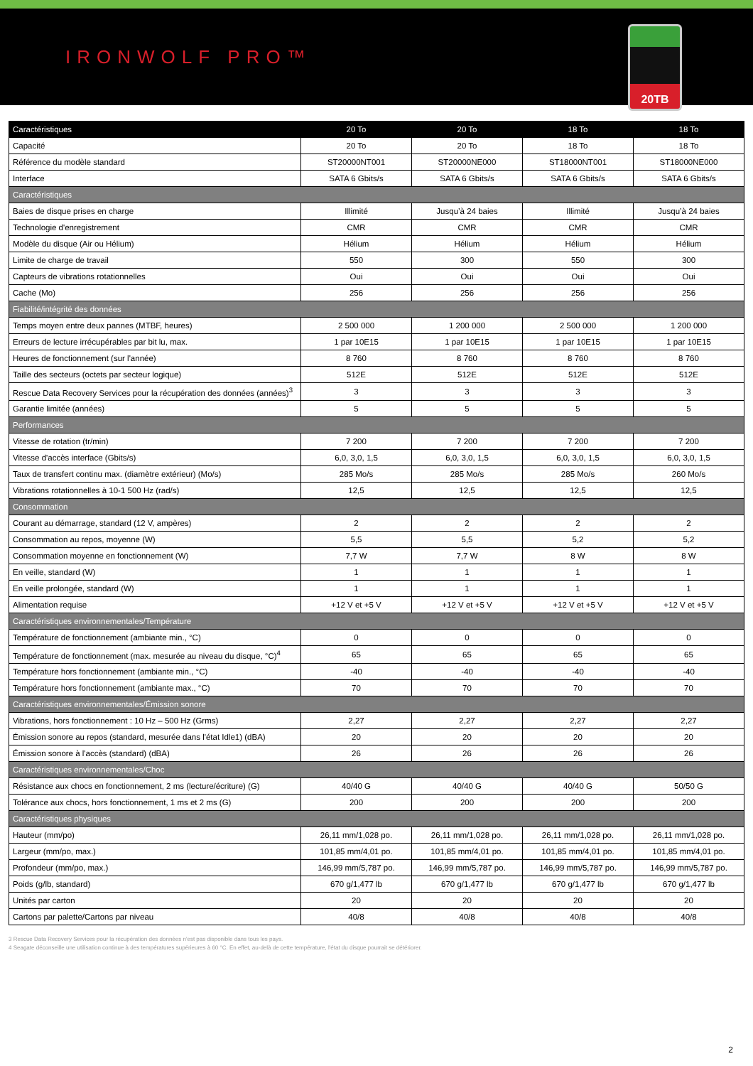IRONWOLF PRO™
20TB
| Caractéristiques | 20 To | 20 To | 18 To | 18 To |
| --- | --- | --- | --- | --- |
| Capacité | 20 To | 20 To | 18 To | 18 To |
| Référence du modèle standard | ST20000NT001 | ST20000NE000 | ST18000NT001 | ST18000NE000 |
| Interface | SATA 6 Gbits/s | SATA 6 Gbits/s | SATA 6 Gbits/s | SATA 6 Gbits/s |
| Caractéristiques | | | | |
| Baies de disque prises en charge | Illimité | Jusqu’à 24 baies | Illimité | Jusqu’à 24 baies |
| Technologie d'enregistrement | CMR | CMR | CMR | CMR |
| Modèle du disque (Air ou Hélium) | Hélium | Hélium | Hélium | Hélium |
| Limite de charge de travail | 550 | 300 | 550 | 300 |
| Capteurs de vibrations rotationnelles | Oui | Oui | Oui | Oui |
| Cache (Mo) | 256 | 256 | 256 | 256 |
| Fiabilité/intégrité des données | | | | |
| Temps moyen entre deux pannes (MTBF, heures) | 2 500 000 | 1 200 000 | 2 500 000 | 1 200 000 |
| Erreurs de lecture irrécupérables par bit lu, max. | 1 par 10E15 | 1 par 10E15 | 1 par 10E15 | 1 par 10E15 |
| Heures de fonctionnement (sur l'année) | 8 760 | 8 760 | 8 760 | 8 760 |
| Taille des secteurs (octets par secteur logique) | 512E | 512E | 512E | 512E |
| Rescue Data Recovery Services pour la récupération des données (années)<sup>3</sup> | 3 | 3 | 3 | 3 |
| Garantie limitée (années) | 5 | 5 | 5 | 5 |
| Performances | | | | |
| Vitesse de rotation (tr/min) | 7 200 | 7 200 | 7 200 | 7 200 |
| Vitesse d'accès interface (Gbits/s) | 6,0, 3,0, 1,5 | 6,0, 3,0, 1,5 | 6,0, 3,0, 1,5 | 6,0, 3,0, 1,5 |
| Taux de transfert continu max. (diamètre extérieur) (Mo/s) | 285 Mo/s | 285 Mo/s | 285 Mo/s | 260 Mo/s |
| Vibrations rotationnelles à 10-1 500 Hz (rad/s) | 12,5 | 12,5 | 12,5 | 12,5 |
| Consommation | | | | |
| Courant au démarrage, standard (12 V, ampères) | 2 | 2 | 2 | 2 |
| Consommation au repos, moyenne (W) | 5,5 | 5,5 | 5,2 | 5,2 |
| Consommation moyenne en fonctionnement (W) | 7,7 W | 7,7 W | 8 W | 8 W |
| En veille, standard (W) | 1 | 1 | 1 | 1 |
| En veille prolongée, standard (W) | 1 | 1 | 1 | 1 |
| Alimentation requise | +12 V et +5 V | +12 V et +5 V | +12 V et +5 V | +12 V et +5 V |
| Caractéristiques environnementales/Température | | | | |
| Température de fonctionnement (ambiante min., °C) | 0 | 0 | 0 | 0 |
| Température de fonctionnement (max. mesurée au niveau du disque, °C)<sup>4</sup> | 65 | 65 | 65 | 65 |
| Température hors fonctionnement (ambiante min., °C) | -40 | -40 | -40 | -40 |
| Température hors fonctionnement (ambiante max., °C) | 70 | 70 | 70 | 70 |
| Caractéristiques environnementales/Émission sonore | | | | |
| Vibrations, hors fonctionnement : 10 Hz – 500 Hz (Grms) | 2,27 | 2,27 | 2,27 | 2,27 |
| Émission sonore au repos (standard, mesurée dans l'état Idle1) (dBA) | 20 | 20 | 20 | 20 |
| Émission sonore à l'accès (standard) (dBA) | 26 | 26 | 26 | 26 |
| Caractéristiques environnementales/Choc | | | | |
| Résistance aux chocs en fonctionnement, 2 ms (lecture/écriture) (G) | 40/40 G | 40/40 G | 40/40 G | 50/50 G |
| Tolérance aux chocs, hors fonctionnement, 1 ms et 2 ms (G) | 200 | 200 | 200 | 200 |
| Caractéristiques physiques | | | | |
| Hauteur (mm/po) | 26,11 mm/1,028 po. | 26,11 mm/1,028 po. | 26,11 mm/1,028 po. | 26,11 mm/1,028 po. |
| Largeur (mm/po, max.) | 101,85 mm/4,01 po. | 101,85 mm/4,01 po. | 101,85 mm/4,01 po. | 101,85 mm/4,01 po. |
| Profondeur (mm/po, max.) | 146,99 mm/5,787 po. | 146,99 mm/5,787 po. | 146,99 mm/5,787 po. | 146,99 mm/5,787 po. |
| Poids (g/lb, standard) | 670 g/1,477 lb | 670 g/1,477 lb | 670 g/1,477 lb | 670 g/1,477 lb |
| Unités par carton | 20 | 20 | 20 | 20 |
| Cartons par palette/Cartons par niveau | 40/8 | 40/8 | 40/8 | 40/8 |
3 Rescue Data Recovery Services pour la récupération des données n'est pas disponible dans tous les pays.
4 Seagate déconseille une utilisation continue à des températures supérieures à 60 °C. En effet, au-delà de cette température, l'état du disque pourrait se détériorer.
2